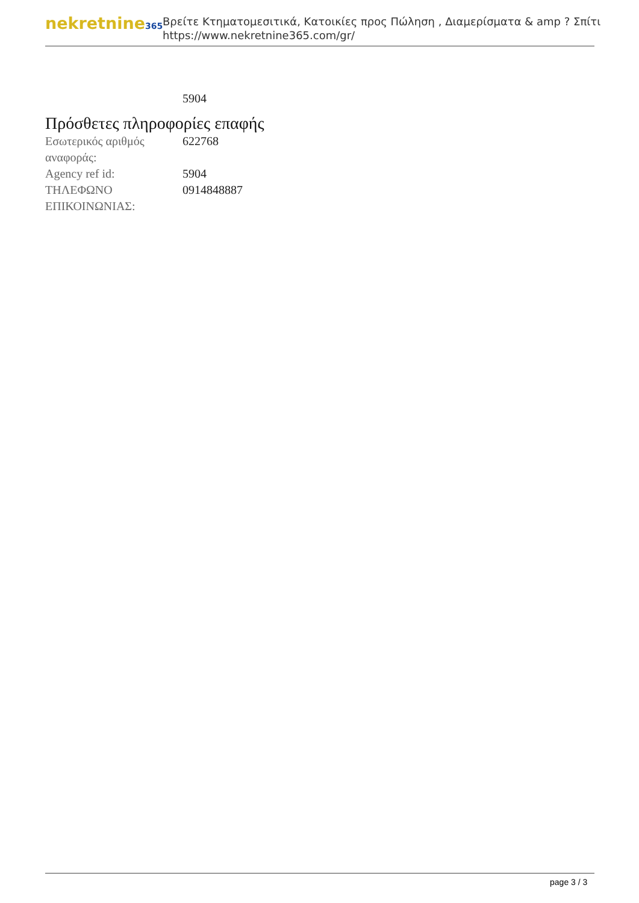nekretnine365
Βρείτε Κτηματομεσιτικά, Κατοικίες προς Πώληση , Διαμερίσματα & amp ? Σπίτι
https://www.nekretnine365.com/gr/
| | 5904 |
Πρόσθετες πληροφορίες επαφής
| Εσωτερικός αριθμός αναφοράς: | 622768 |
| Agency ref id: | 5904 |
| ΤΗΛΕΦΩΝΟ ΕΠΙΚΟΙΝΩΝΙΑΣ: | 0914848887 |
page 3 / 3